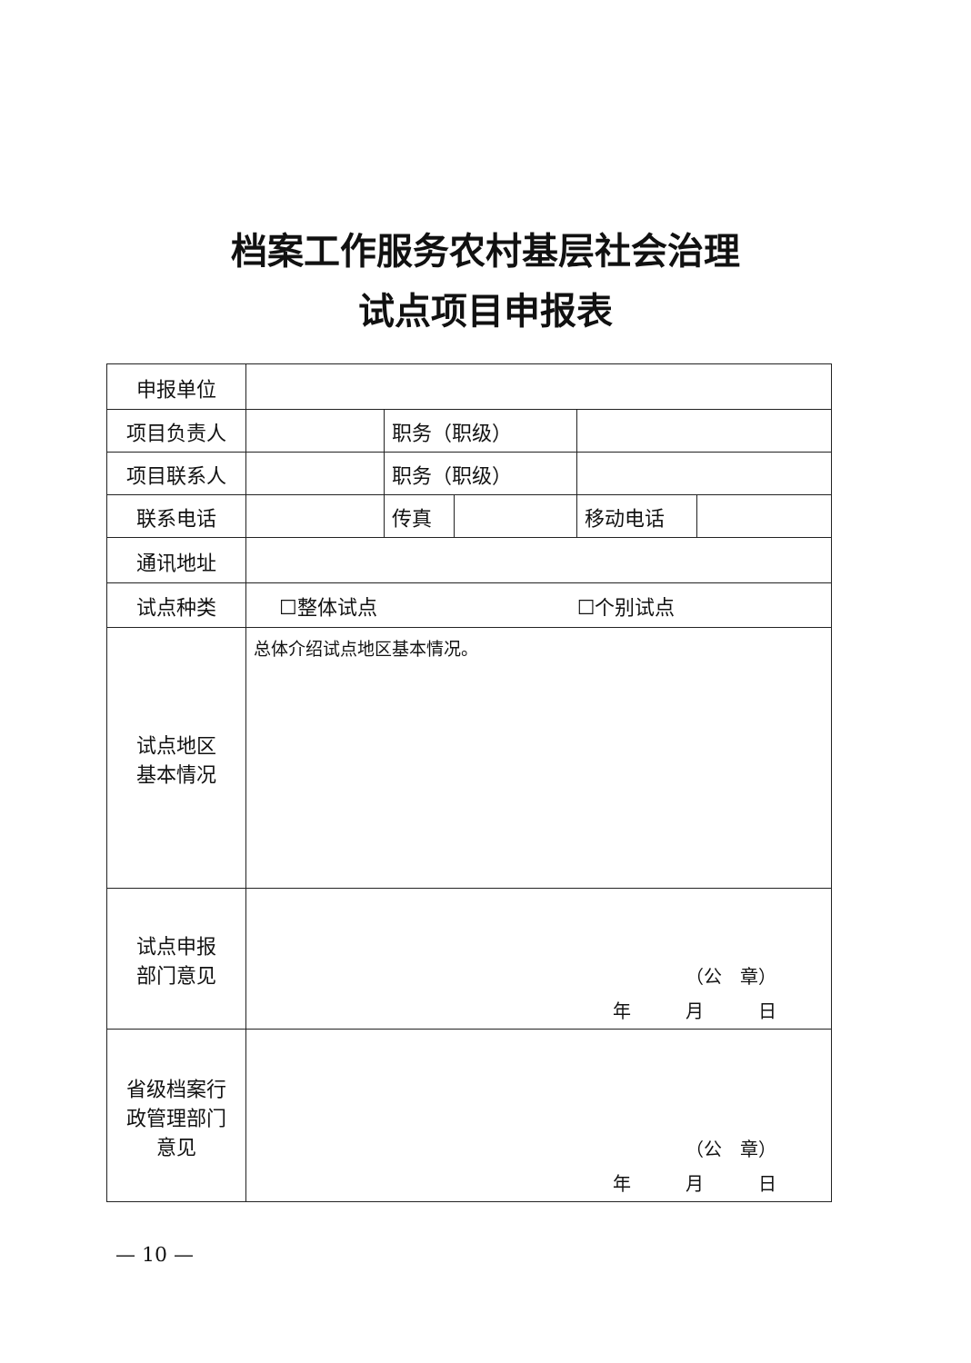档案工作服务农村基层社会治理
试点项目申报表
| 申报单位 | | | | | |
| 项目负责人 | | 职务（职级） | | | |
| 项目联系人 | | 职务（职级） | | | |
| 联系电话 | | 传真 | | 移动电话 | |
| 通讯地址 | | | | | |
| 试点种类 | ☐整体试点 ☐个别试点 | | | | |
| 试点地区 基本情况 | 总体介绍试点地区基本情况。 | | | | |
| 试点申报 部门意见 | （公 章） 年 月 日 | | | | |
| 省级档案行 政管理部门 意见 | （公 章） 年 月 日 | | | | |
— 10 —